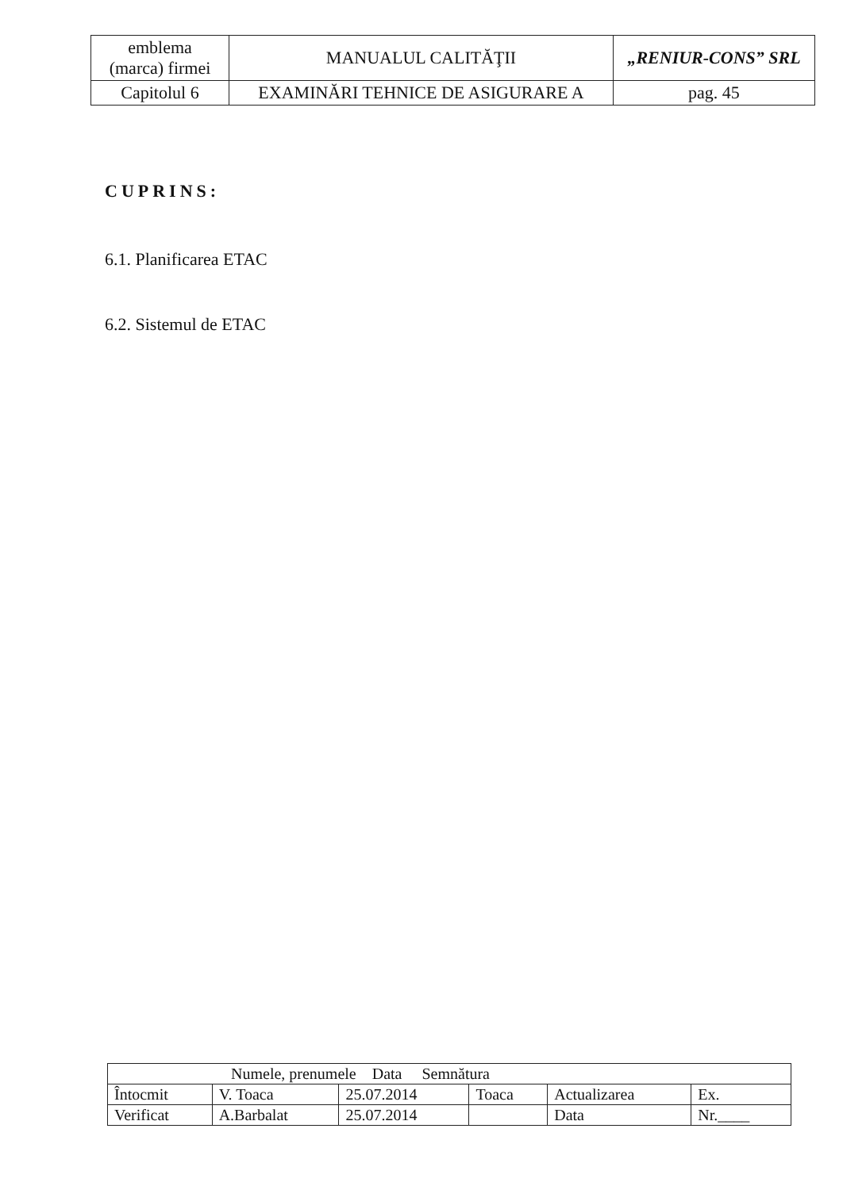| emblema (marca) firmei | MANUALUL CALITĂŢII | „RENIUR-CONS” SRL |
| Capitolul 6 | EXAMINĂRI TEHNICE DE ASIGURARE A | pag. 45 |
CUPRINS:
6.1. Planificarea ETAC
6.2. Sistemul de ETAC
| Numele, prenumele Data Semnătura | | | | | |
| --- | --- | --- | --- | --- | --- |
| Întocmit | V. Toaca | 25.07.2014 | Toaca | Actualizarea | Ex. |
| Verificat | A.Barbalat | 25.07.2014 | | Data | Nr.____ |